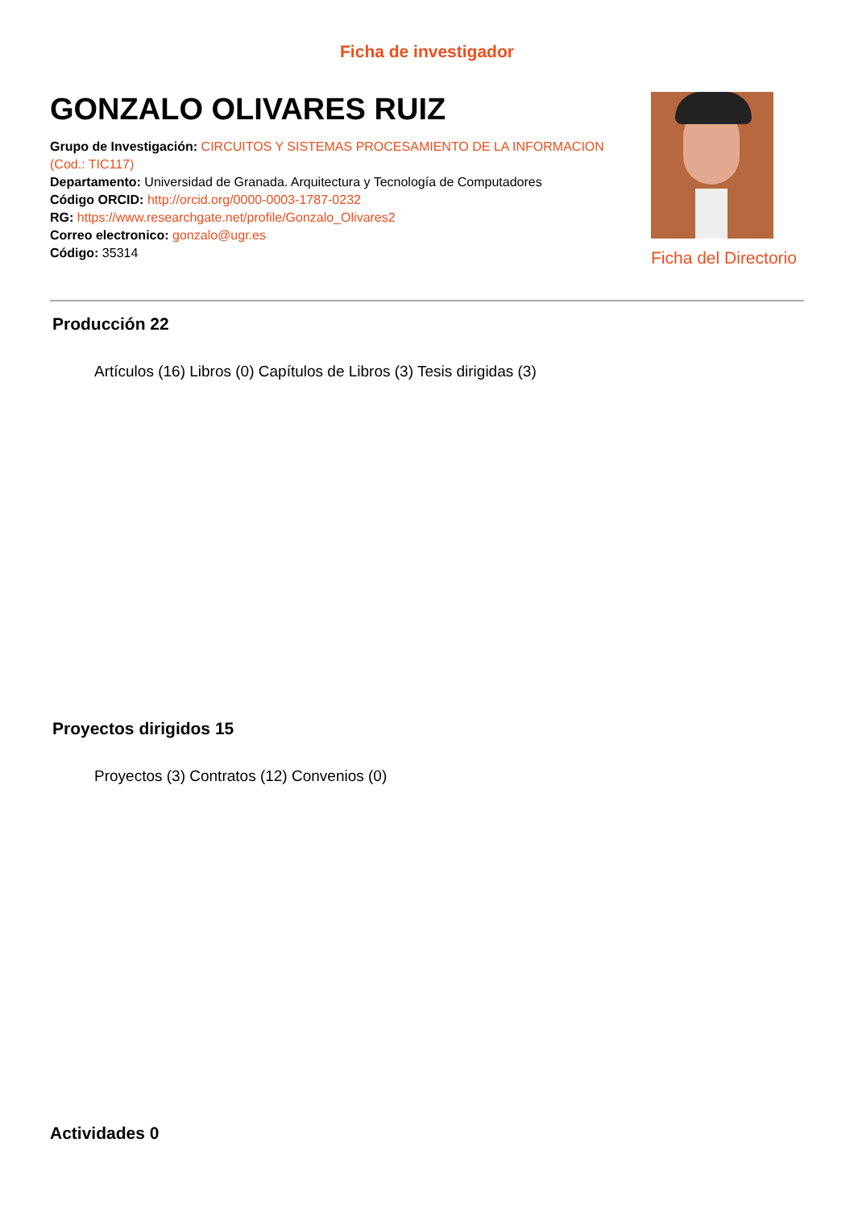Ficha de investigador
GONZALO OLIVARES RUIZ
Grupo de Investigación: CIRCUITOS Y SISTEMAS PROCESAMIENTO DE LA INFORMACION (Cod.: TIC117)
Departamento: Universidad de Granada. Arquitectura y Tecnología de Computadores
Código ORCID: http://orcid.org/0000-0003-1787-0232
RG: https://www.researchgate.net/profile/Gonzalo_Olivares2
Correo electronico: gonzalo@ugr.es
Código: 35314
Ficha del Directorio
Producción 22
Artículos (16) Libros (0) Capítulos de Libros (3) Tesis dirigidas (3)
Proyectos dirigidos 15
Proyectos (3) Contratos (12) Convenios (0)
Actividades 0